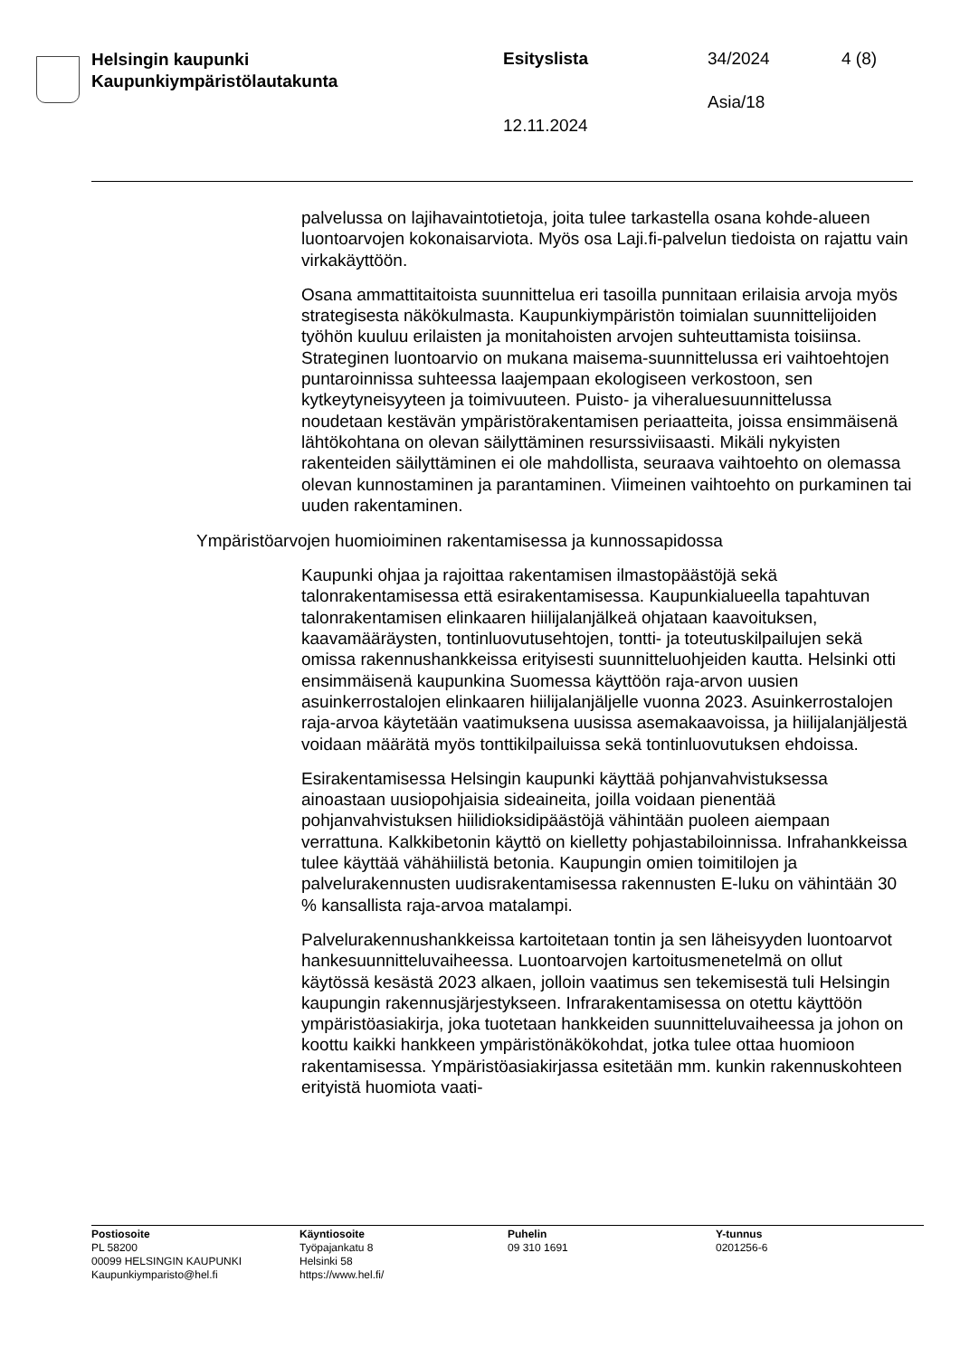Helsingin kaupunki
Kaupunkiympäristölautakunta
Esityslista 34/2024 4 (8)
Asia/18
12.11.2024
palvelussa on lajihavaintotietoja, joita tulee tarkastella osana kohde-alueen luontoarvojen kokonaisarviota. Myös osa Laji.fi-palvelun tiedoista on rajattu vain virkakäyttöön.
Osana ammattitaitoista suunnittelua eri tasoilla punnitaan erilaisia arvoja myös strategisesta näkökulmasta. Kaupunkiympäristön toimialan suunnittelijoiden työhön kuuluu erilaisten ja monitahoisten arvojen suhteuttamista toisiinsa. Strateginen luontoarvio on mukana maisema-suunnittelussa eri vaihtoehtojen puntaroinnissa suhteessa laajempaan ekologiseen verkostoon, sen kytkeytyneisyyteen ja toimivuuteen. Puisto- ja viheraluesuunnittelussa noudetaan kestävän ympäristörakentamisen periaatteita, joissa ensimmäisenä lähtökohtana on olevan säilyttäminen resurssiviisaasti. Mikäli nykyisten rakenteiden säilyttäminen ei ole mahdollista, seuraava vaihtoehto on olemassa olevan kunnostaminen ja parantaminen. Viimeinen vaihtoehto on purkaminen tai uuden rakentaminen.
Ympäristöarvojen huomioiminen rakentamisessa ja kunnossapidossa
Kaupunki ohjaa ja rajoittaa rakentamisen ilmastopäästöjä sekä talonrakentamisessa että esirakentamisessa. Kaupunkialueella tapahtuvan talonrakentamisen elinkaaren hiilijalanjälkeä ohjataan kaavoituksen, kaavamääräysten, tontinluovutusehtojen, tontti- ja toteutuskilpailujen sekä omissa rakennushankkeissa erityisesti suunnitteluohjeiden kautta. Helsinki otti ensimmäisenä kaupunkina Suomessa käyttöön raja-arvon uusien asuinkerrostalojen elinkaaren hiilijalanjäljelle vuonna 2023. Asuinkerrostalojen raja-arvoa käytetään vaatimuksena uusissa asemakaavoissa, ja hiilijalanjäljestä voidaan määrätä myös tonttikilpailuissa sekä tontinluovutuksen ehdoissa.
Esirakentamisessa Helsingin kaupunki käyttää pohjanvahvistuksessa ainoastaan uusiopohjaisia sideaineita, joilla voidaan pienentää pohjanvahvistuksen hiilidioksidipäästöjä vähintään puoleen aiempaan verrattuna. Kalkkibetonin käyttö on kielletty pohjastabiloinnissa. Infrahankkeissa tulee käyttää vähähiilistä betonia. Kaupungin omien toimitilojen ja palvelurakennusten uudisrakentamisessa rakennusten E-luku on vähintään 30 % kansallista raja-arvoa matalampi.
Palvelurakennushankkeissa kartoitetaan tontin ja sen läheisyyden luontoarvot hankesuunnitteluvaiheessa. Luontoarvojen kartoitusmenetelmä on ollut käytössä kesästä 2023 alkaen, jolloin vaatimus sen tekemisestä tuli Helsingin kaupungin rakennusjärjestykseen. Infrarakentamisessa on otettu käyttöön ympäristöasiakirja, joka tuotetaan hankkeiden suunnitteluvaiheessa ja johon on koottu kaikki hankkeen ympäristönäkökohdat, jotka tulee ottaa huomioon rakentamisessa. Ympäristöasiakirjassa esitetään mm. kunkin rakennuskohteen erityistä huomiota vaati-
Postiosoite
PL 58200
00099 HELSINGIN KAUPUNKI
Kaupunkiymparisto@hel.fi
Käyntiosoite
Työpajankatu 8
Helsinki 58
https://www.hel.fi/
Puhelin
09 310 1691
Y-tunnus
0201256-6